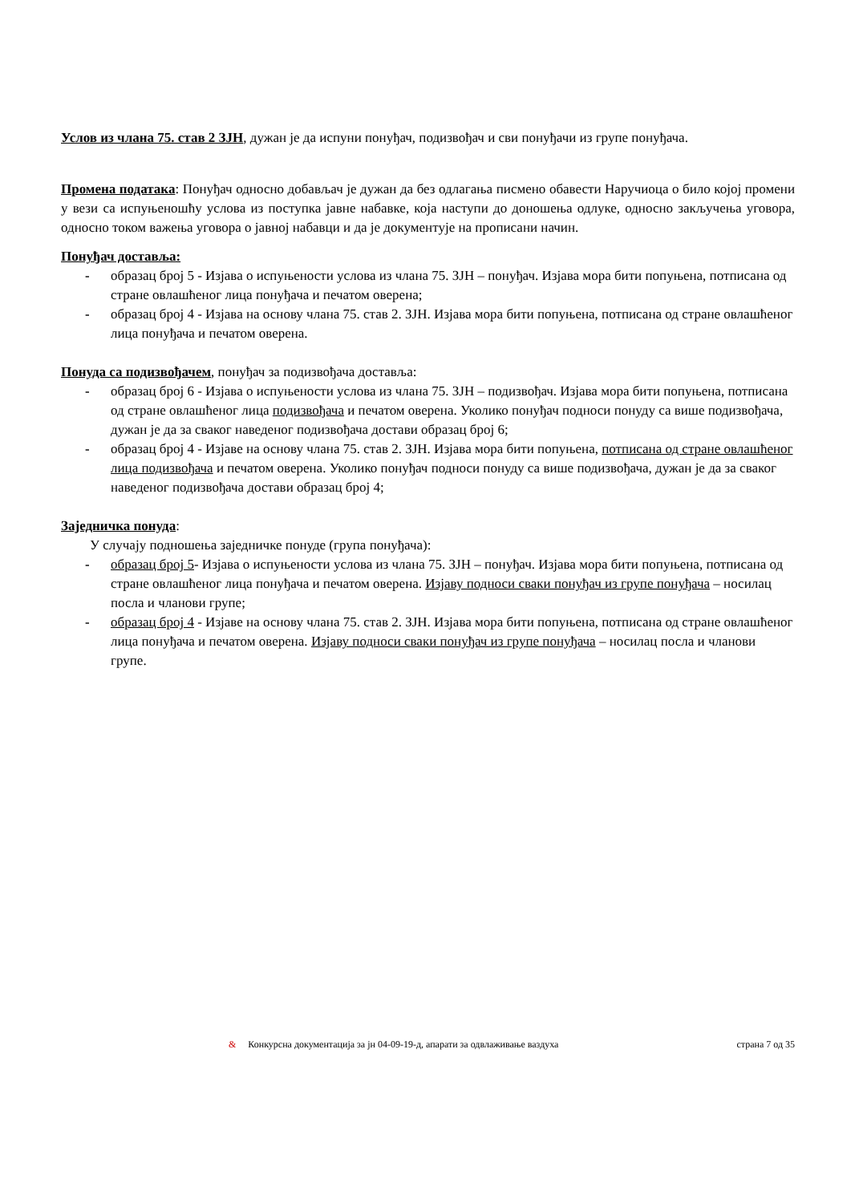Услов из члана 75. став 2 ЗЈН, дужан је да испуни понуђач, подизвођач и сви понуђачи из групе понуђача.
Промена података: Понуђач односно добављач је дужан да без одлагања писмено обавести Наручиоца о било којој промени у вези са испуњеношћу услова из поступка јавне набавке, која наступи до доношења одлуке, односно закључења уговора, односно током важења уговора о јавној набавци и да је документује на прописани начин.
Понуђач доставља:
- образац број 5 - Изјава о испуњености услова из члана 75. ЗЈН – понуђач. Изјава мора бити попуњена, потписана од стране овлашћеног лица понуђача и печатом оверена;
- образац број 4 - Изјава на основу члана 75. став 2. ЗЈН. Изјава мора бити попуњена, потписана од стране овлашћеног лица понуђача и печатом оверена.
Понуда са подизвођачем, понуђач за подизвођача доставља:
- образац број 6 - Изјава о испуњености услова из члана 75. ЗЈН – подизвођач. Изјава мора бити попуњена, потписана од стране овлашћеног лица подизвођача и печатом оверена. Уколико понуђач подноси понуду са више подизвођача, дужан је да за сваког наведеног подизвођача достави образац број 6;
- образац број 4 - Изјаве на основу члана 75. став 2. ЗЈН. Изјава мора бити попуњена, потписана од стране овлашћеног лица подизвођача и печатом оверена. Уколико понуђач подноси понуду са више подизвођача, дужан је да за сваког наведеног подизвођача достави образац број 4;
Заједничка понуда:
У случају подношења заједничке понуде (група понуђача):
- образац број 5- Изјава о испуњености услова из члана 75. ЗЈН – понуђач. Изјава мора бити попуњена, потписана од стране овлашћеног лица понуђача и печатом оверена. Изјаву подноси сваки понуђач из групе понуђача – носилац посла и чланови групе;
- образац број 4 - Изјаве на основу члана 75. став 2. ЗЈН. Изјава мора бити попуњена, потписана од стране овлашћеног лица понуђача и печатом оверена. Изјаву подноси сваки понуђач из групе понуђача – носилац посла и чланови групе.
& Конкурсна документација за јн 04-09-19-д, апарати за одвлаживање ваздуха страна 7 од 35